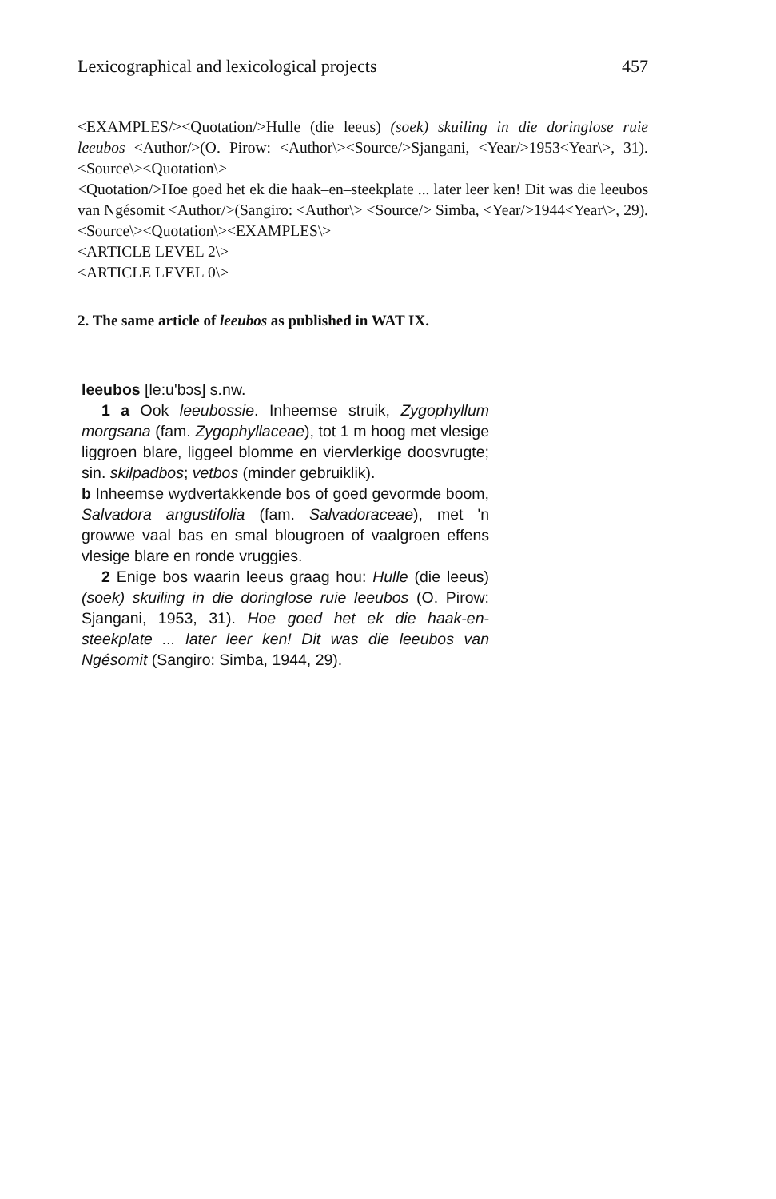Lexicographical and lexicological projects 457
<EXAMPLES/><Quotation/>Hulle (die leeus) (soek) skuiling in die doringlose ruie leeubos <Author/>(O. Pirow: <Author\><Source/>Sjangani, <Year/>1953<Year\>, 31). <Source\><Quotation\>
<Quotation/>Hoe goed het ek die haak–en–steekplate ... later leer ken! Dit was die leeubos van Ngésomit <Author/>(Sangiro: <Author\> <Source/> Simba, <Year/>1944<Year\>, 29). <Source\><Quotation\><EXAMPLES\>
<ARTICLE LEVEL 2\>
<ARTICLE LEVEL 0\>
2. The same article of leeubos as published in WAT IX.
leeubos [le:u'bɔs] s.nw.
1 a Ook leeubossie. Inheemse struik, Zygophyllum morgsana (fam. Zygophyllaceae), tot 1 m hoog met vlesige liggroen blare, liggeel blomme en viervlerkige doosvrugte; sin. skilpadbos; vetbos (minder gebruiklik).
b Inheemse wydvertakkende bos of goed gevormde boom, Salvadora angustifolia (fam. Salvadoraceae), met 'n growwe vaal bas en smal blougroen of vaalgroen effens vlesige blare en ronde vruggies.
2 Enige bos waarin leeus graag hou: Hulle (die leeus) (soek) skuiling in die doringlose ruie leeubos (O. Pirow: Sjangani, 1953, 31). Hoe goed het ek die haak-en-steekplate ... later leer ken! Dit was die leeubos van Ngésomit (Sangiro: Simba, 1944, 29).